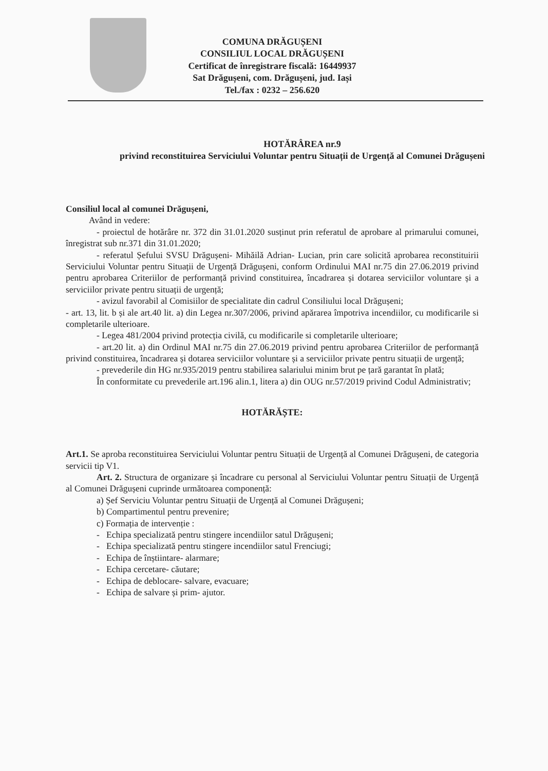COMUNA DRĂGUȘENI
CONSILIUL LOCAL DRĂGUȘENI
Certificat de înregistrare fiscală: 16449937
Sat Drăgușeni, com. Drăgușeni, jud. Iași
Tel./fax : 0232 – 256.620
HOTĂRÂREA nr.9
privind reconstituirea Serviciului Voluntar pentru Situații de Urgență al Comunei Drăgușeni
Consiliul local al comunei Drăgușeni,
Având in vedere:
- proiectul de hotărâre nr. 372 din 31.01.2020 susținut prin referatul de aprobare al primarului comunei, înregistrat sub nr.371 din 31.01.2020;
- referatul Șefului SVSU Drăgușeni- Mihăilă Adrian- Lucian, prin care solicită aprobarea reconstituirii Serviciului Voluntar pentru Situații de Urgență Drăgușeni, conform Ordinului MAI nr.75 din 27.06.2019 privind pentru aprobarea Criteriilor de performanță privind constituirea, încadrarea și dotarea serviciilor voluntare și a serviciilor private pentru situații de urgență;
- avizul favorabil al Comisiilor de specialitate din cadrul Consiliului local Drăgușeni;
- art. 13, lit. b și ale art.40 lit. a) din Legea nr.307/2006, privind apărarea împotriva incendiilor, cu modificarile si completarile ulterioare.
- Legea 481/2004 privind protecția civilă, cu modificarile si completarile ulterioare;
- art.20 lit. a) din Ordinul MAI nr.75 din 27.06.2019 privind pentru aprobarea Criteriilor de performanță privind constituirea, încadrarea și dotarea serviciilor voluntare și a serviciilor private pentru situații de urgență;
- prevederile din HG nr.935/2019 pentru stabilirea salariului minim brut pe țară garantat în plată;
În conformitate cu prevederile art.196 alin.1, litera a) din OUG nr.57/2019 privind Codul Administrativ;
HOTĂRĂȘTE:
Art.1. Se aproba reconstituirea Serviciului Voluntar pentru Situații de Urgență al Comunei Drăgușeni, de categoria servicii tip V1.
Art. 2. Structura de organizare și încadrare cu personal al Serviciului Voluntar pentru Situații de Urgență al Comunei Drăgușeni cuprinde următoarea componență:
a) Șef Serviciu Voluntar pentru Situații de Urgență al Comunei Drăgușeni;
b) Compartimentul pentru prevenire;
c) Formația de intervenție :
- Echipa specializată pentru stingere incendiilor satul Drăgușeni;
- Echipa specializată pentru stingere incendiilor satul Frenciugi;
- Echipa de înștiintare- alarmare;
- Echipa cercetare- căutare;
- Echipa de deblocare- salvare, evacuare;
- Echipa de salvare și prim- ajutor.